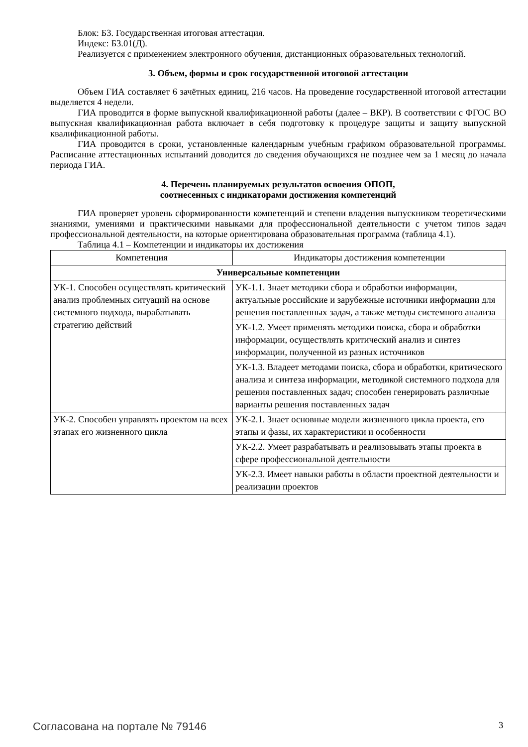Блок: Б3. Государственная итоговая аттестация.
Индекс: Б3.01(Д).
Реализуется с применением электронного обучения, дистанционных образовательных технологий.
3. Объем, формы и срок государственной итоговой аттестации
Объем ГИА составляет 6 зачётных единиц, 216 часов. На проведение государственной итоговой аттестации выделяется 4 недели.
ГИА проводится в форме выпускной квалификационной работы (далее – ВКР). В соответствии с ФГОС ВО выпускная квалификационная работа включает в себя подготовку к процедуре защиты и защиту выпускной квалификационной работы.
ГИА проводится в сроки, установленные календарным учебным графиком образовательной программы. Расписание аттестационных испытаний доводится до сведения обучающихся не позднее чем за 1 месяц до начала периода ГИА.
4. Перечень планируемых результатов освоения ОПОП,
соотнесенных с индикаторами достижения компетенций
ГИА проверяет уровень сформированности компетенций и степени владения выпускником теоретическими знаниями, умениями и практическими навыками для профессиональной деятельности с учетом типов задач профессиональной деятельности, на которые ориентирована образовательная программа (таблица 4.1).
Таблица 4.1 – Компетенции и индикаторы их достижения
| Компетенция | Индикаторы достижения компетенции |
| --- | --- |
| Универсальные компетенции | |
| УК-1. Способен осуществлять критический анализ проблемных ситуаций на основе системного подхода, вырабатывать стратегию действий | УК-1.1. Знает методики сбора и обработки информации, актуальные российские и зарубежные источники информации для решения поставленных задач, а также методы системного анализа |
| | УК-1.2. Умеет применять методики поиска, сбора и обработки информации, осуществлять критический анализ и синтез информации, полученной из разных источников |
| | УК-1.3. Владеет методами поиска, сбора и обработки, критического анализа и синтеза информации, методикой системного подхода для решения поставленных задач; способен генерировать различные варианты решения поставленных задач |
| УК-2. Способен управлять проектом на всех этапах его жизненного цикла | УК-2.1. Знает основные модели жизненного цикла проекта, его этапы и фазы, их характеристики и особенности |
| | УК-2.2. Умеет разрабатывать и реализовывать этапы проекта в сфере профессиональной деятельности |
| | УК-2.3. Имеет навыки работы в области проектной деятельности и реализации проектов |
Согласована на портале № 79146 3